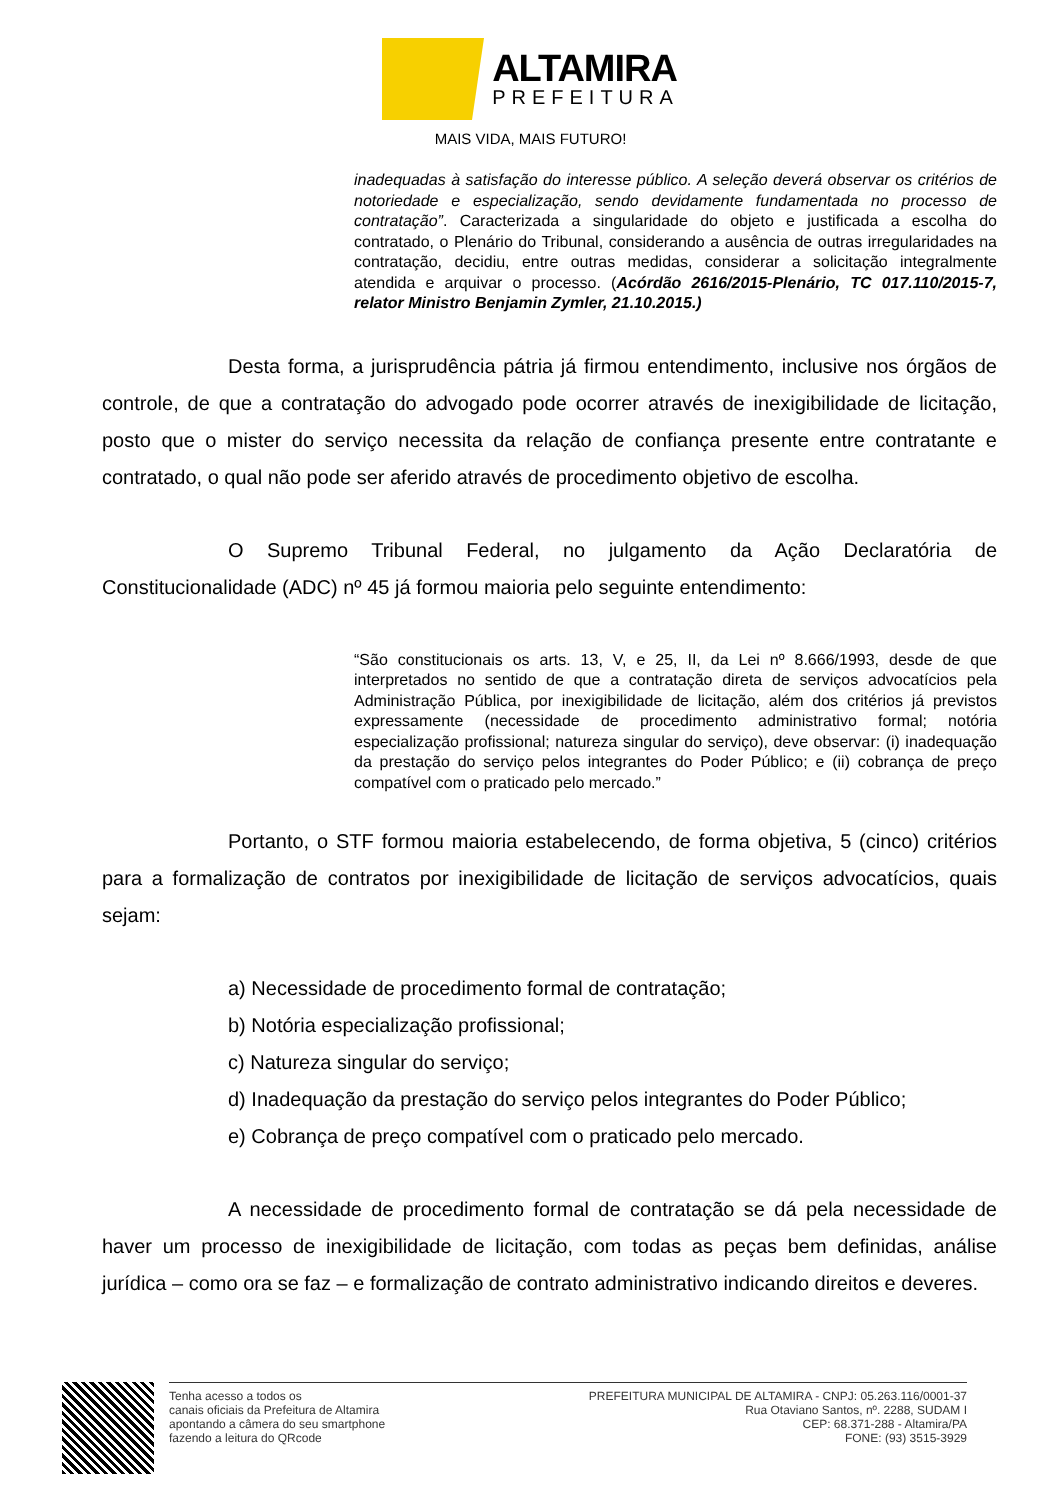ALTAMIRA
PREFEITURA
MAIS VIDA, MAIS FUTURO!
inadequadas à satisfação do interesse público. A seleção deverá observar os critérios de notoriedade e especialização, sendo devidamente fundamentada no processo de contratação”. Caracterizada a singularidade do objeto e justificada a escolha do contratado, o Plenário do Tribunal, considerando a ausência de outras irregularidades na contratação, decidiu, entre outras medidas, considerar a solicitação integralmente atendida e arquivar o processo. (Acórdão 2616/2015-Plenário, TC 017.110/2015-7, relator Ministro Benjamin Zymler, 21.10.2015.)
Desta forma, a jurisprudência pátria já firmou entendimento, inclusive nos órgãos de controle, de que a contratação do advogado pode ocorrer através de inexigibilidade de licitação, posto que o mister do serviço necessita da relação de confiança presente entre contratante e contratado, o qual não pode ser aferido através de procedimento objetivo de escolha.
O Supremo Tribunal Federal, no julgamento da Ação Declaratória de Constitucionalidade (ADC) nº 45 já formou maioria pelo seguinte entendimento:
“São constitucionais os arts. 13, V, e 25, II, da Lei nº 8.666/1993, desde de que interpretados no sentido de que a contratação direta de serviços advocatícios pela Administração Pública, por inexigibilidade de licitação, além dos critérios já previstos expressamente (necessidade de procedimento administrativo formal; notória especialização profissional; natureza singular do serviço), deve observar: (i) inadequação da prestação do serviço pelos integrantes do Poder Público; e (ii) cobrança de preço compatível com o praticado pelo mercado.”
Portanto, o STF formou maioria estabelecendo, de forma objetiva, 5 (cinco) critérios para a formalização de contratos por inexigibilidade de licitação de serviços advocatícios, quais sejam:
a) Necessidade de procedimento formal de contratação;
b) Notória especialização profissional;
c) Natureza singular do serviço;
d) Inadequação da prestação do serviço pelos integrantes do Poder Público;
e) Cobrança de preço compatível com o praticado pelo mercado.
A necessidade de procedimento formal de contratação se dá pela necessidade de haver um processo de inexigibilidade de licitação, com todas as peças bem definidas, análise jurídica – como ora se faz – e formalização de contrato administrativo indicando direitos e deveres.
Tenha acesso a todos os
canais oficiais da Prefeitura de Altamira
apontando a câmera do seu smartphone
fazendo a leitura do QRcode
PREFEITURA MUNICIPAL DE ALTAMIRA - CNPJ: 05.263.116/0001-37
Rua Otaviano Santos, nº. 2288, SUDAM I
CEP: 68.371-288 - Altamira/PA
FONE: (93) 3515-3929